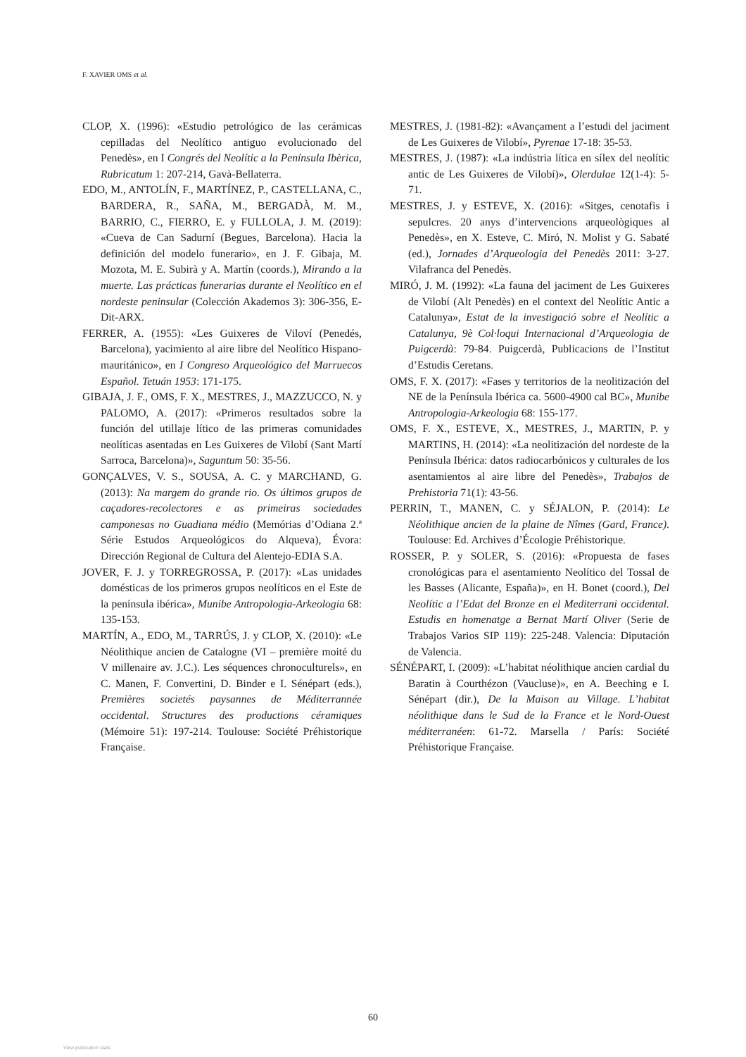F. XAVIER OMS et al.
CLOP, X. (1996): «Estudio petrológico de las cerámicas cepilladas del Neolítico antiguo evolucionado del Penedès», en I Congrés del Neolític a la Península Ibèrica, Rubricatum 1: 207-214, Gavà-Bellaterra.
EDO, M., ANTOLÍN, F., MARTÍNEZ, P., CASTELLANA, C., BARDERA, R., SAÑA, M., BERGADÀ, M. M., BARRIO, C., FIERRO, E. y FULLOLA, J. M. (2019): «Cueva de Can Sadurní (Begues, Barcelona). Hacia la definición del modelo funerario», en J. F. Gibaja, M. Mozota, M. E. Subirà y A. Martín (coords.), Mirando a la muerte. Las prácticas funerarias durante el Neolítico en el nordeste peninsular (Colección Akademos 3): 306-356, E-Dit-ARX.
FERRER, A. (1955): «Les Guixeres de Viloví (Penedés, Barcelona), yacimiento al aire libre del Neolítico Hispano-mauritánico», en I Congreso Arqueológico del Marruecos Español. Tetuán 1953: 171-175.
GIBAJA, J. F., OMS, F. X., MESTRES, J., MAZZUCCO, N. y PALOMO, A. (2017): «Primeros resultados sobre la función del utillaje lítico de las primeras comunidades neolíticas asentadas en Les Guixeres de Vilobí (Sant Martí Sarroca, Barcelona)», Saguntum 50: 35-56.
GONÇALVES, V. S., SOUSA, A. C. y MARCHAND, G. (2013): Na margem do grande rio. Os últimos grupos de caçadores-recolectores e as primeiras sociedades camponesas no Guadiana médio (Memórias d’Odiana 2.ª Série Estudos Arqueológicos do Alqueva), Évora: Dirección Regional de Cultura del Alentejo-EDIA S.A.
JOVER, F. J. y TORREGROSSA, P. (2017): «Las unidades domésticas de los primeros grupos neolíticos en el Este de la península ibérica», Munibe Antropologia-Arkeologia 68: 135-153.
MARTÍN, A., EDO, M., TARRÚS, J. y CLOP, X. (2010): «Le Néolithique ancien de Catalogne (VI – première moité du V millenaire av. J.C.). Les séquences chronoculturels», en C. Manen, F. Convertini, D. Binder e I. Sénépart (eds.), Premières societés paysannes de Méditerrannée occidental. Structures des productions céramiques (Mémoire 51): 197-214. Toulouse: Société Préhistorique Française.
MESTRES, J. (1981-82): «Avançament a l’estudi del jaciment de Les Guixeres de Vilobí», Pyrenae 17-18: 35-53.
MESTRES, J. (1987): «La indústria lítica en sílex del neolític antic de Les Guixeres de Vilobí)», Olerdulae 12(1-4): 5-71.
MESTRES, J. y ESTEVE, X. (2016): «Sitges, cenotafis i sepulcres. 20 anys d’intervencions arqueològiques al Penedès», en X. Esteve, C. Miró, N. Molist y G. Sabaté (ed.), Jornades d’Arqueologia del Penedès 2011: 3-27. Vilafranca del Penedès.
MIRÓ, J. M. (1992): «La fauna del jaciment de Les Guixeres de Vilobí (Alt Penedès) en el context del Neolític Antic a Catalunya», Estat de la investigació sobre el Neolític a Catalunya, 9è Col·loqui Internacional d’Arqueologia de Puigcerdà: 79-84. Puigcerdà, Publicacions de l’Institut d’Estudis Ceretans.
OMS, F. X. (2017): «Fases y territorios de la neolitización del NE de la Península Ibérica ca. 5600-4900 cal BC», Munibe Antropologia-Arkeologia 68: 155-177.
OMS, F. X., ESTEVE, X., MESTRES, J., MARTIN, P. y MARTINS, H. (2014): «La neolitización del nordeste de la Península Ibérica: datos radiocarbónicos y culturales de los asentamientos al aire libre del Penedès», Trabajos de Prehistoria 71(1): 43-56.
PERRIN, T., MANEN, C. y SÉJALON, P. (2014): Le Néolithique ancien de la plaine de Nîmes (Gard, France). Toulouse: Ed. Archives d’Écologie Préhistorique.
ROSSER, P. y SOLER, S. (2016): «Propuesta de fases cronológicas para el asentamiento Neolítico del Tossal de les Basses (Alicante, España)», en H. Bonet (coord.), Del Neolític a l’Edat del Bronze en el Mediterrani occidental. Estudis en homenatge a Bernat Martí Oliver (Serie de Trabajos Varios SIP 119): 225-248. Valencia: Diputación de Valencia.
SÉNÉPART, I. (2009): «L’habitat néolithique ancien cardial du Baratin à Courthézon (Vaucluse)», en A. Beeching e I. Sénépart (dir.), De la Maison au Village. L’habitat néolithique dans le Sud de la France et le Nord-Ouest méditerranéen: 61-72. Marsella / París: Société Préhistorique Française.
60
View publication stats